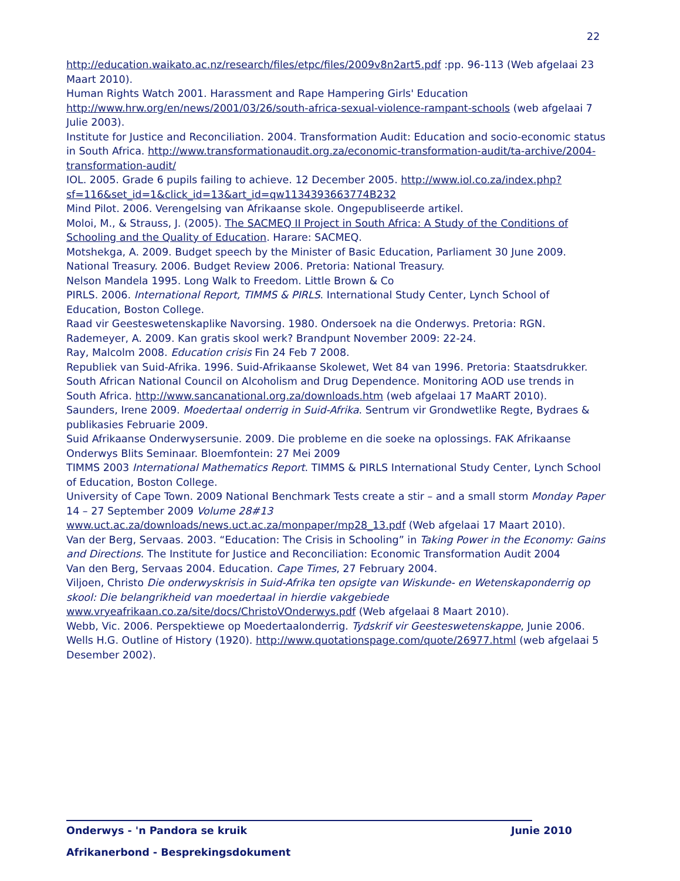22
http://education.waikato.ac.nz/research/files/etpc/files/2009v8n2art5.pdf :pp. 96-113 (Web afgelaai 23 Maart 2010).
Human Rights Watch 2001. Harassment and Rape Hampering Girls' Education http://www.hrw.org/en/news/2001/03/26/south-africa-sexual-violence-rampant-schools (web afgelaai 7 Julie 2003).
Institute for Justice and Reconciliation. 2004. Transformation Audit: Education and socio-economic status in South Africa. http://www.transformationaudit.org.za/economic-transformation-audit/ta-archive/2004-transformation-audit/
IOL. 2005. Grade 6 pupils failing to achieve. 12 December 2005. http://www.iol.co.za/index.php?sf=116&set_id=1&click_id=13&art_id=qw1134393663774B232
Mind Pilot. 2006. Verengelsing van Afrikaanse skole. Ongepubliseerde artikel.
Moloi, M., & Strauss, J. (2005). The SACMEQ II Project in South Africa: A Study of the Conditions of Schooling and the Quality of Education. Harare: SACMEQ.
Motshekga, A. 2009. Budget speech by the Minister of Basic Education, Parliament 30 June 2009.
National Treasury. 2006. Budget Review 2006. Pretoria: National Treasury.
Nelson Mandela 1995. Long Walk to Freedom. Little Brown & Co
PIRLS. 2006. International Report, TIMMS & PIRLS. International Study Center, Lynch School of Education, Boston College.
Raad vir Geesteswetenskaplike Navorsing. 1980. Ondersoek na die Onderwys. Pretoria: RGN.
Rademeyer, A. 2009. Kan gratis skool werk? Brandpunt November 2009: 22-24.
Ray, Malcolm 2008. Education crisis Fin 24 Feb 7 2008.
Republiek van Suid-Afrika. 1996. Suid-Afrikaanse Skolewet, Wet 84 van 1996. Pretoria: Staatsdrukker.
South African National Council on Alcoholism and Drug Dependence. Monitoring AOD use trends in South Africa. http://www.sancanational.org.za/downloads.htm (web afgelaai 17 MaART 2010).
Saunders, Irene 2009. Moedertaal onderrig in Suid-Afrika. Sentrum vir Grondwetlike Regte, Bydraes & publikasies Februarie 2009.
Suid Afrikaanse Onderwysersunie. 2009. Die probleme en die soeke na oplossings. FAK Afrikaanse Onderwys Blits Seminaar. Bloemfontein: 27 Mei 2009
TIMMS 2003 International Mathematics Report. TIMMS & PIRLS International Study Center, Lynch School of Education, Boston College.
University of Cape Town. 2009 National Benchmark Tests create a stir – and a small storm Monday Paper 14 – 27 September 2009 Volume 28#13 www.uct.ac.za/downloads/news.uct.ac.za/monpaper/mp28_13.pdf (Web afgelaai 17 Maart 2010).
Van der Berg, Servaas. 2003. “Education: The Crisis in Schooling” in Taking Power in the Economy: Gains and Directions. The Institute for Justice and Reconciliation: Economic Transformation Audit 2004
Van den Berg, Servaas 2004. Education. Cape Times, 27 February 2004.
Viljoen, Christo Die onderwyskrisis in Suid-Afrika ten opsigte van Wiskunde- en Wetenskaponderrig op skool: Die belangrikheid van moedertaal in hierdie vakgebiede www.vryeafrikaan.co.za/site/docs/ChristoVOnderwys.pdf (Web afgelaai 8 Maart 2010).
Webb, Vic. 2006. Perspektiewe op Moedertaalonderrig. Tydskrif vir Geesteswetenskappe, Junie 2006.
Wells H.G. Outline of History (1920). http://www.quotationspage.com/quote/26977.html (web afgelaai 5 Desember 2002).
Onderwys - 'n Pandora se kruik Junie 2010
Afrikanerbond - Besprekingsdokument